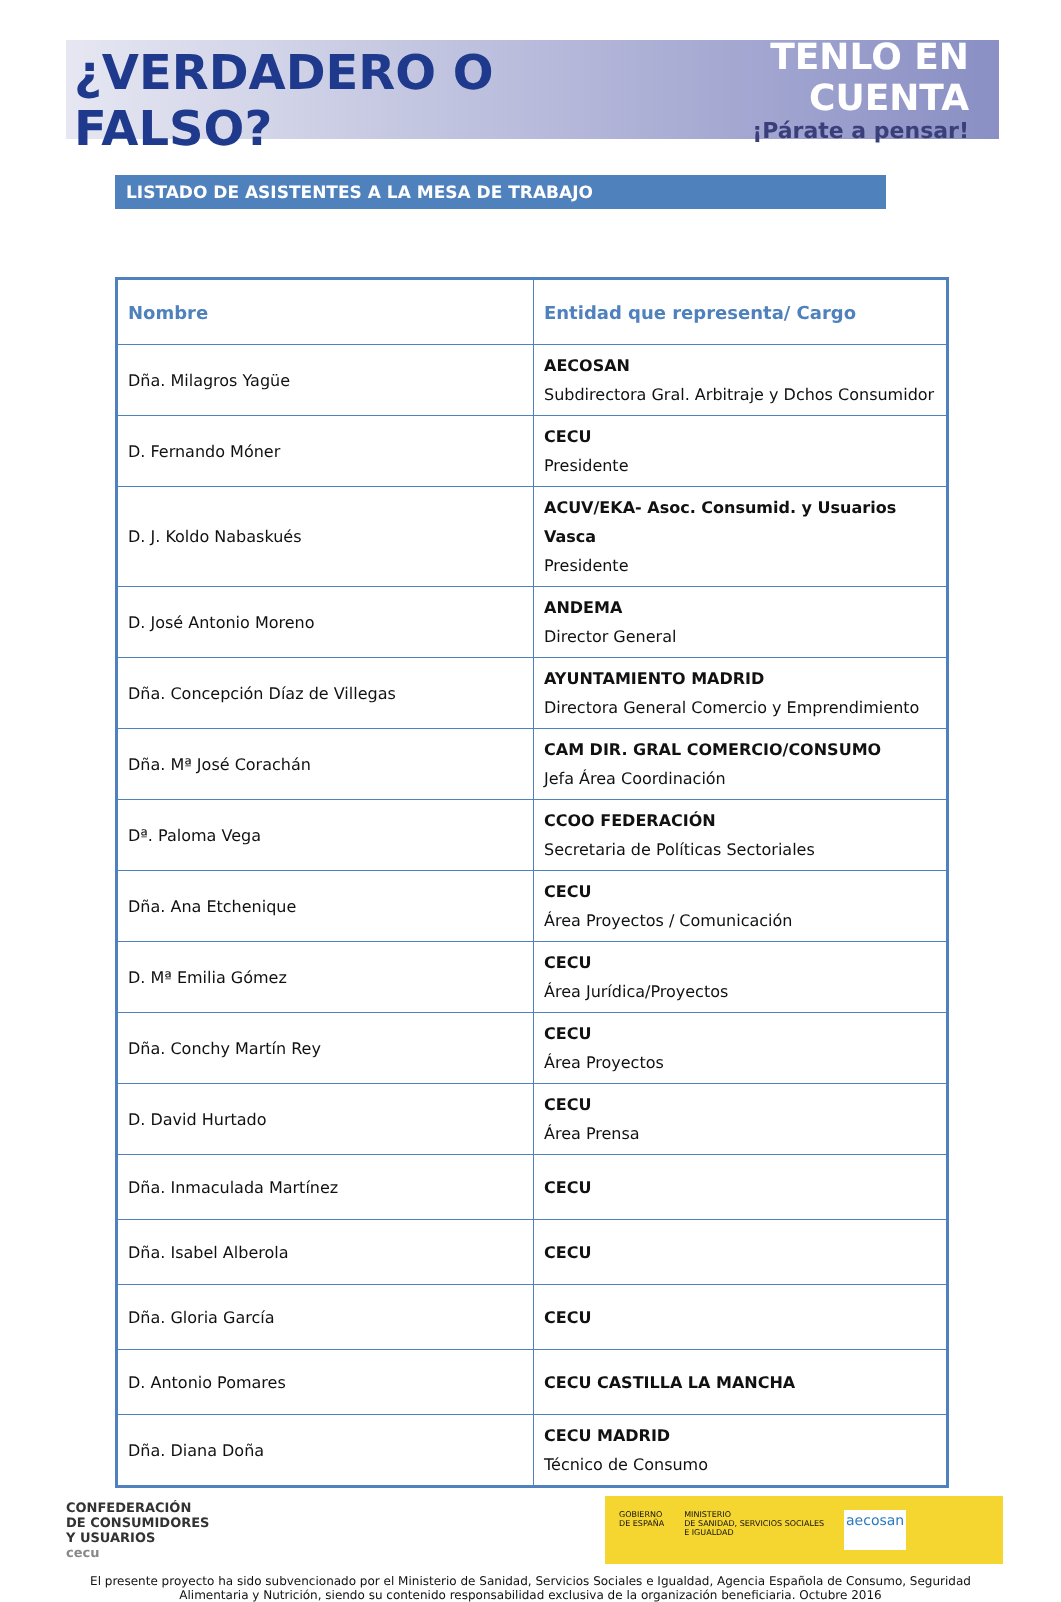¿VERDADERO O FALSO?
TENLO EN CUENTA
¡Párate a pensar!
LISTADO DE ASISTENTES A LA MESA DE TRABAJO
| Nombre | Entidad que representa/ Cargo |
| --- | --- |
| Dña. Milagros Yagüe | AECOSAN Subdirectora Gral. Arbitraje y Dchos Consumidor |
| D. Fernando Móner | CECU Presidente |
| D. J. Koldo Nabaskués | ACUV/EKA- Asoc. Consumid. y Usuarios Vasca Presidente |
| D. José Antonio Moreno | ANDEMA Director General |
| Dña. Concepción Díaz de Villegas | AYUNTAMIENTO MADRID Directora General Comercio y Emprendimiento |
| Dña. Mª José Corachán | CAM DIR. GRAL COMERCIO/CONSUMO Jefa Área Coordinación |
| Dª. Paloma Vega | CCOO FEDERACIÓN Secretaria de Políticas Sectoriales |
| Dña. Ana Etchenique | CECU Área Proyectos / Comunicación |
| D. Mª Emilia Gómez | CECU Área Jurídica/Proyectos |
| Dña. Conchy Martín Rey | CECU Área Proyectos |
| D. David Hurtado | CECU Área Prensa |
| Dña. Inmaculada Martínez | CECU |
| Dña. Isabel Alberola | CECU |
| Dña. Gloria García | CECU |
| D. Antonio Pomares | CECU CASTILLA LA MANCHA |
| Dña. Diana Doña | CECU MADRID Técnico de Consumo |
CONFEDERACIÓN
DE CONSUMIDORES
Y USUARIOS
cecu
GOBIERNO
DE ESPAÑA MINISTERIO
DE SANIDAD, SERVICIOS SOCIALES
E IGUALDAD aecosan
El presente proyecto ha sido subvencionado por el Ministerio de Sanidad, Servicios Sociales e Igualdad, Agencia Española de Consumo, Seguridad Alimentaria y Nutrición, siendo su contenido responsabilidad exclusiva de la organización beneficiaria. Octubre 2016